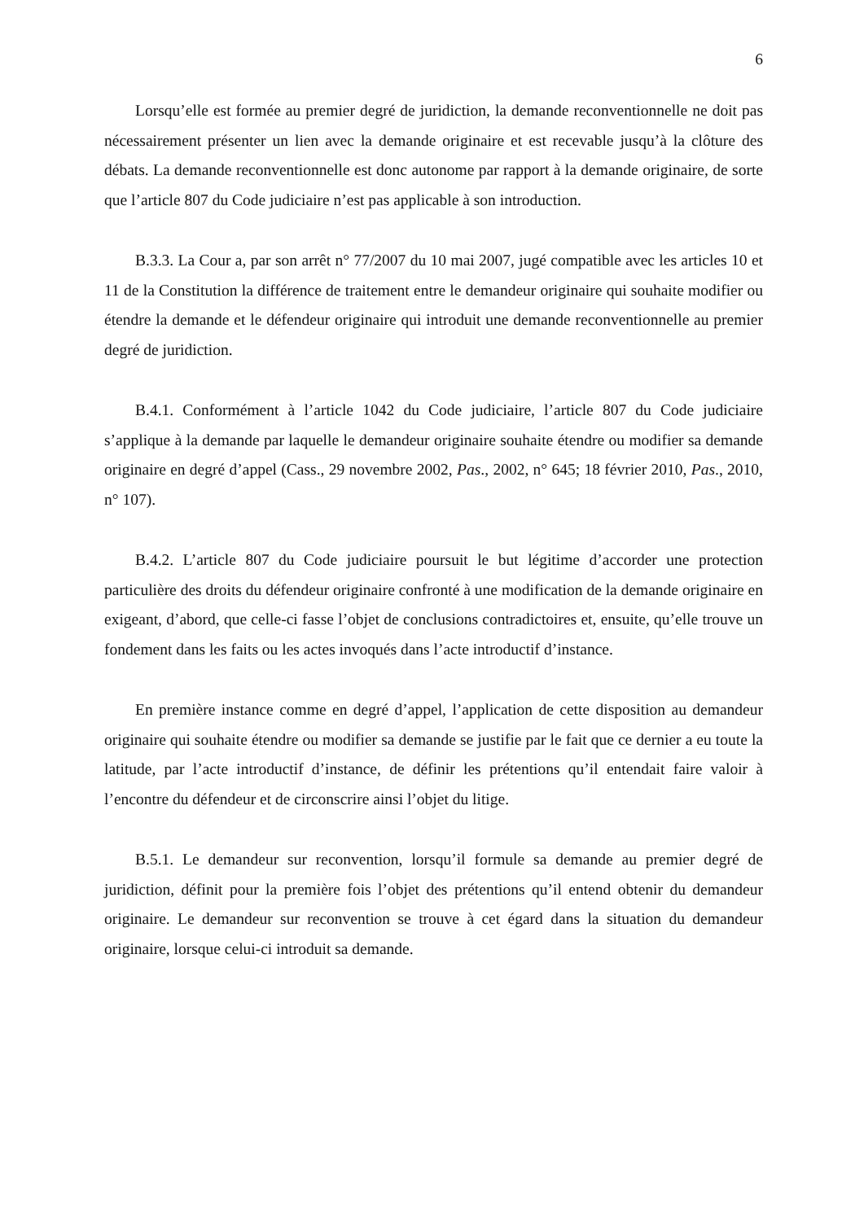6
Lorsqu’elle est formée au premier degré de juridiction, la demande reconventionnelle ne doit pas nécessairement présenter un lien avec la demande originaire et est recevable jusqu’à la clôture des débats. La demande reconventionnelle est donc autonome par rapport à la demande originaire, de sorte que l’article 807 du Code judiciaire n’est pas applicable à son introduction.
B.3.3. La Cour a, par son arrêt n° 77/2007 du 10 mai 2007, jugé compatible avec les articles 10 et 11 de la Constitution la différence de traitement entre le demandeur originaire qui souhaite modifier ou étendre la demande et le défendeur originaire qui introduit une demande reconventionnelle au premier degré de juridiction.
B.4.1. Conformément à l’article 1042 du Code judiciaire, l’article 807 du Code judiciaire s’applique à la demande par laquelle le demandeur originaire souhaite étendre ou modifier sa demande originaire en degré d’appel (Cass., 29 novembre 2002, Pas., 2002, n° 645; 18 février 2010, Pas., 2010, n° 107).
B.4.2. L’article 807 du Code judiciaire poursuit le but légitime d’accorder une protection particulière des droits du défendeur originaire confronté à une modification de la demande originaire en exigeant, d’abord, que celle-ci fasse l’objet de conclusions contradictoires et, ensuite, qu’elle trouve un fondement dans les faits ou les actes invoqués dans l’acte introductif d’instance.
En première instance comme en degré d’appel, l’application de cette disposition au demandeur originaire qui souhaite étendre ou modifier sa demande se justifie par le fait que ce dernier a eu toute la latitude, par l’acte introductif d’instance, de définir les prétentions qu’il entendait faire valoir à l’encontre du défendeur et de circonscrire ainsi l’objet du litige.
B.5.1. Le demandeur sur reconvention, lorsqu’il formule sa demande au premier degré de juridiction, définit pour la première fois l’objet des prétentions qu’il entend obtenir du demandeur originaire. Le demandeur sur reconvention se trouve à cet égard dans la situation du demandeur originaire, lorsque celui-ci introduit sa demande.